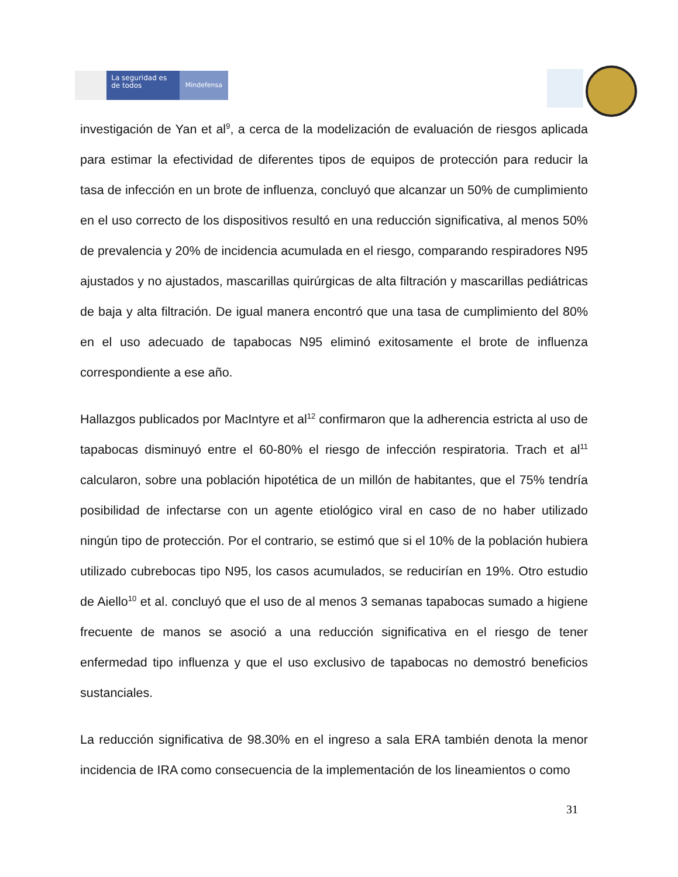La seguridad es de todos
Mindefensa
investigación de Yan et al<sup>9</sup>, a cerca de la modelización de evaluación de riesgos aplicada para estimar la efectividad de diferentes tipos de equipos de protección para reducir la tasa de infección en un brote de influenza, concluyó que alcanzar un 50% de cumplimiento en el uso correcto de los dispositivos resultó en una reducción significativa, al menos 50% de prevalencia y 20% de incidencia acumulada en el riesgo, comparando respiradores N95 ajustados y no ajustados, mascarillas quirúrgicas de alta filtración y mascarillas pediátricas de baja y alta filtración. De igual manera encontró que una tasa de cumplimiento del 80% en el uso adecuado de tapabocas N95 eliminó exitosamente el brote de influenza correspondiente a ese año.
Hallazgos publicados por MacIntyre et al<sup>12</sup> confirmaron que la adherencia estricta al uso de tapabocas disminuyó entre el 60-80% el riesgo de infección respiratoria. Trach et al<sup>11</sup> calcularon, sobre una población hipotética de un millón de habitantes, que el 75% tendría posibilidad de infectarse con un agente etiológico viral en caso de no haber utilizado ningún tipo de protección. Por el contrario, se estimó que si el 10% de la población hubiera utilizado cubrebocas tipo N95, los casos acumulados, se reducirían en 19%. Otro estudio de Aiello<sup>10</sup> et al. concluyó que el uso de al menos 3 semanas tapabocas sumado a higiene frecuente de manos se asoció a una reducción significativa en el riesgo de tener enfermedad tipo influenza y que el uso exclusivo de tapabocas no demostró beneficios sustanciales.
La reducción significativa de 98.30% en el ingreso a sala ERA también denota la menor incidencia de IRA como consecuencia de la implementación de los lineamientos o como
31